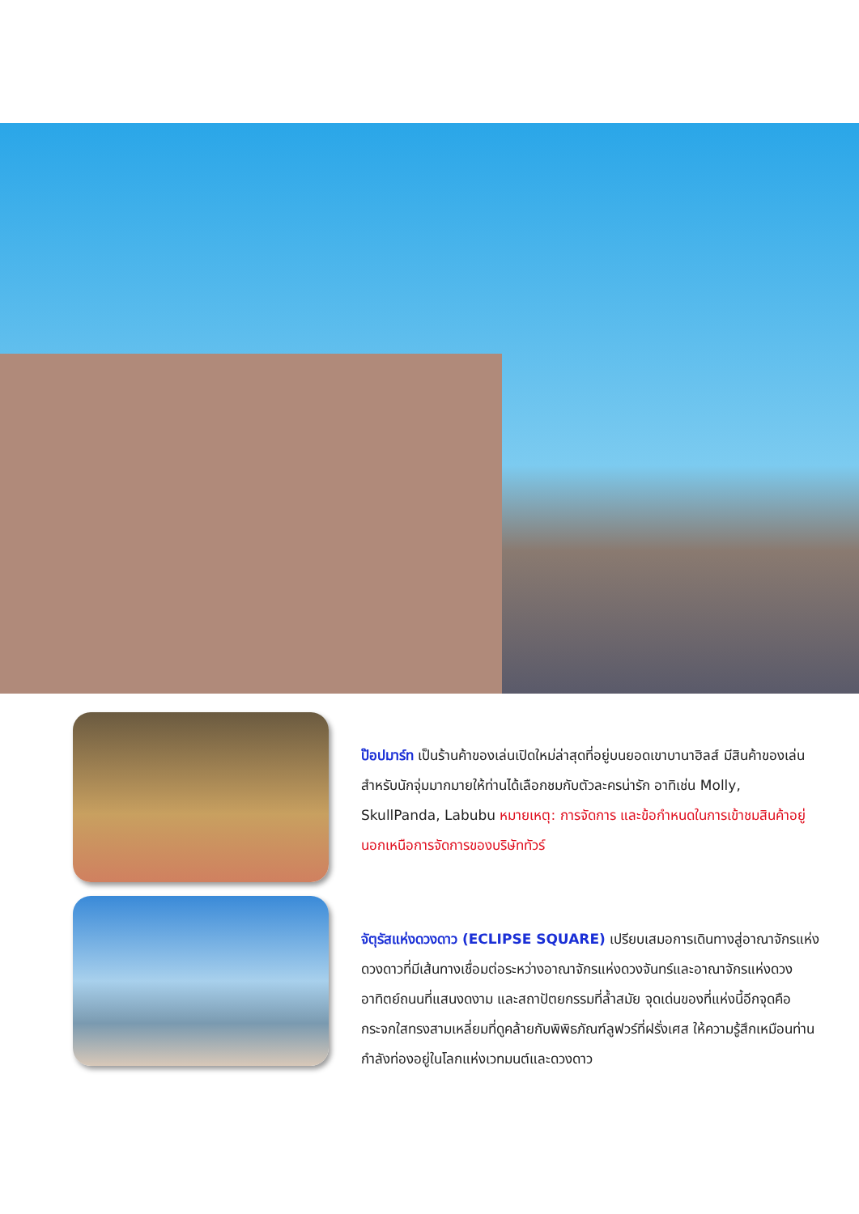ป๊อปมาร์ท เป็นร้านค้าของเล่นเปิดใหม่ล่าสุดที่อยู่บนยอดเขาบานาฮิลส์ มีสินค้าของเล่นสำหรับนักจุ่มมากมายให้ท่านได้เลือกชมกับตัวละครน่ารัก อาทิเช่น Molly, SkullPanda, Labubu หมายเหตุ: การจัดการ และข้อกำหนดในการเข้าชมสินค้าอยู่นอกเหนือการจัดการของบริษัททัวร์
จัตุรัสแห่งดวงดาว (ECLIPSE SQUARE) เปรียบเสมอการเดินทางสู่อาณาจักรแห่งดวงดาวที่มีเส้นทางเชื่อมต่อระหว่างอาณาจักรแห่งดวงจันทร์และอาณาจักรแห่งดวงอาทิตย์ถนนที่แสนงดงาม และสถาปัตยกรรมที่ล้ำสมัย จุดเด่นของที่แห่งนี้อีกจุดคือกระจกใสทรงสามเหลี่ยมที่ดูคล้ายกับพิพิธภัณฑ์ลูฟวร์ที่ฝรั่งเศส ให้ความรู้สึกเหมือนท่านกำลังท่องอยู่ในโลกแห่งเวทมนต์และดวงดาว